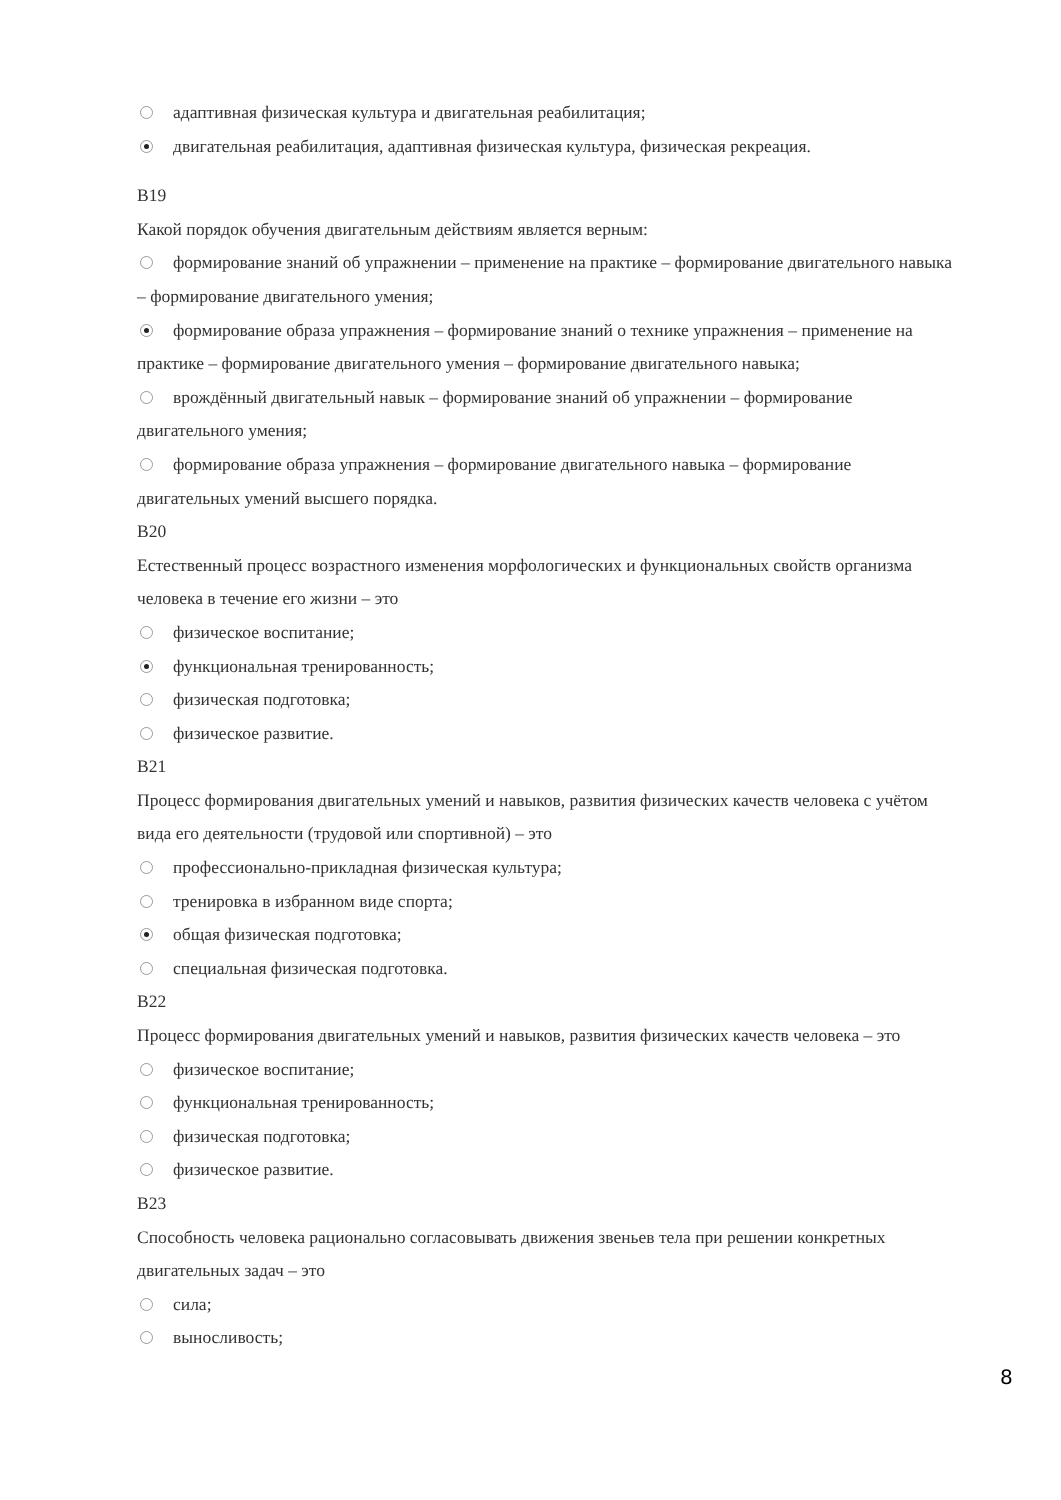адаптивная физическая культура и двигательная реабилитация;
двигательная реабилитация, адаптивная физическая культура, физическая рекреация.
В19
Какой порядок обучения двигательным действиям является верным:
формирование знаний об упражнении – применение на практике – формирование двигательного навыка – формирование двигательного умения;
формирование образа упражнения – формирование знаний о технике упражнения – применение на практике – формирование двигательного умения – формирование двигательного навыка;
врождённый двигательный навык – формирование знаний об упражнении – формирование двигательного умения;
формирование образа упражнения – формирование двигательного навыка – формирование двигательных умений высшего порядка.
В20
Естественный процесс возрастного изменения морфологических и функциональных свойств организма человека в течение его жизни – это
физическое воспитание;
функциональная тренированность;
физическая подготовка;
физическое развитие.
В21
Процесс формирования двигательных умений и навыков, развития физических качеств человека с учётом вида его деятельности (трудовой или спортивной) – это
профессионально-прикладная физическая культура;
тренировка в избранном виде спорта;
общая физическая подготовка;
специальная физическая подготовка.
В22
Процесс формирования двигательных умений и навыков, развития физических качеств человека – это
физическое воспитание;
функциональная тренированность;
физическая подготовка;
физическое развитие.
В23
Способность человека рационально согласовывать движения звеньев тела при решении конкретных двигательных задач – это
сила;
выносливость;
8